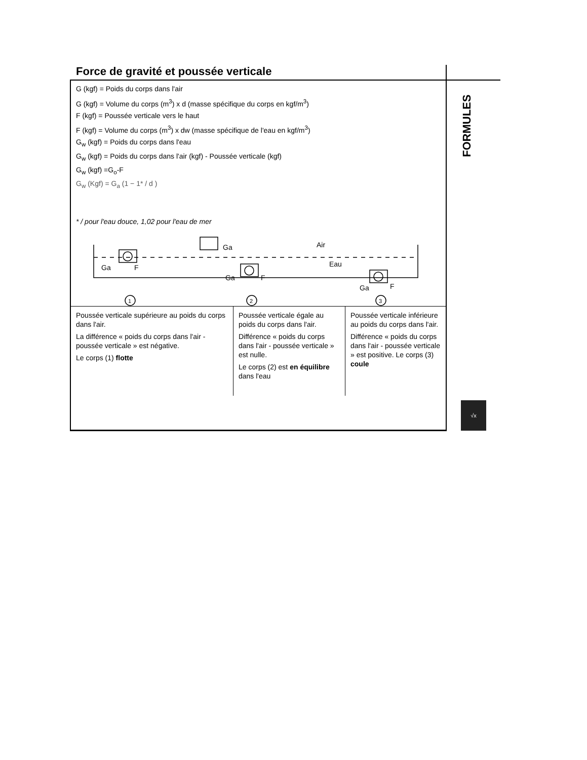Force de gravité et poussée verticale
G (kgf) = Poids du corps dans l'air
G (kgf) = Volume du corps (m<sup>3</sup>) x d (masse spécifique du corps en kgf/m<sup>3</sup>)
F (kgf) = Poussée verticale vers le haut
F (kgf) = Volume du corps (m<sup>3</sup>) x dw (masse spécifique de l'eau en kgf/m<sup>3</sup>)
G<sub>w</sub> (kgf) = Poids du corps dans l'eau
G<sub>w</sub> (kgf) = Poids du corps dans l'air (kgf) - Poussée verticale (kgf)
G<sub>w</sub> (kgf) =G<sub>o</sub>-F
G<sub>w</sub> (Kgf) = G<sub>a</sub> (1 − 1* / d )
* / pour l'eau douce, 1,02 pour l'eau de mer
Ga
F
Ga
Air
Eau
Ga
F
Ga
F
1
2
3
| Poussée verticale supérieure au poids du corps dans l'air. La différence « poids du corps dans l'air -poussée verticale » est négative. Le corps (1) flotte | Poussée verticale égale au poids du corps dans l'air. Différence « poids du corps dans l'air - poussée verticale » est nulle. Le corps (2) est en équilibre dans l'eau | Poussée verticale inférieure au poids du corps dans l'air. Différence « poids du corps dans l'air - poussée verticale » est positive. Le corps (3) coule |
FORMULES
√x